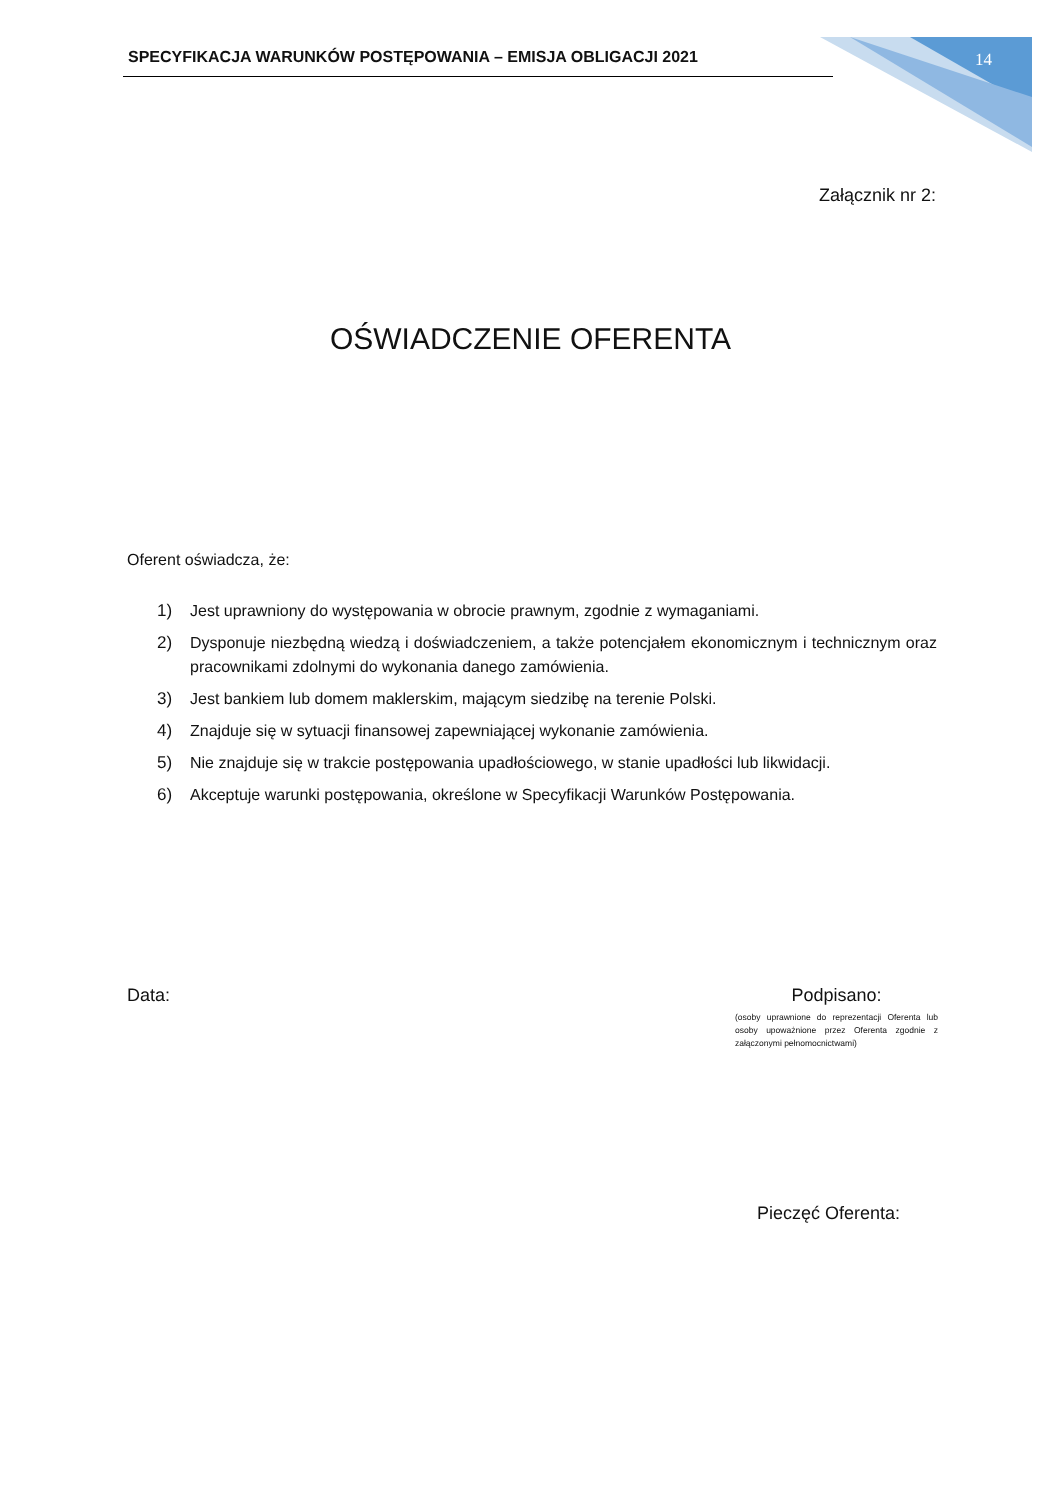SPECYFIKACJA WARUNKÓW POSTĘPOWANIA – EMISJA OBLIGACJI 2021
14
Załącznik nr 2:
OŚWIADCZENIE OFERENTA
Oferent oświadcza, że:
1) Jest uprawniony do występowania w obrocie prawnym, zgodnie z wymaganiami.
2) Dysponuje niezbędną wiedzą i doświadczeniem, a także potencjałem ekonomicznym i technicznym oraz pracownikami zdolnymi do wykonania danego zamówienia.
3) Jest bankiem lub domem maklerskim, mającym siedzibę na terenie Polski.
4) Znajduje się w sytuacji finansowej zapewniającej wykonanie zamówienia.
5) Nie znajduje się w trakcie postępowania upadłościowego, w stanie upadłości lub likwidacji.
6) Akceptuje warunki postępowania, określone w Specyfikacji Warunków Postępowania.
Data:
Podpisano:
(osoby uprawnione do reprezentacji Oferenta lub osoby upoważnione przez Oferenta zgodnie z załączonymi pełnomocnictwami)
Pieczęć Oferenta: